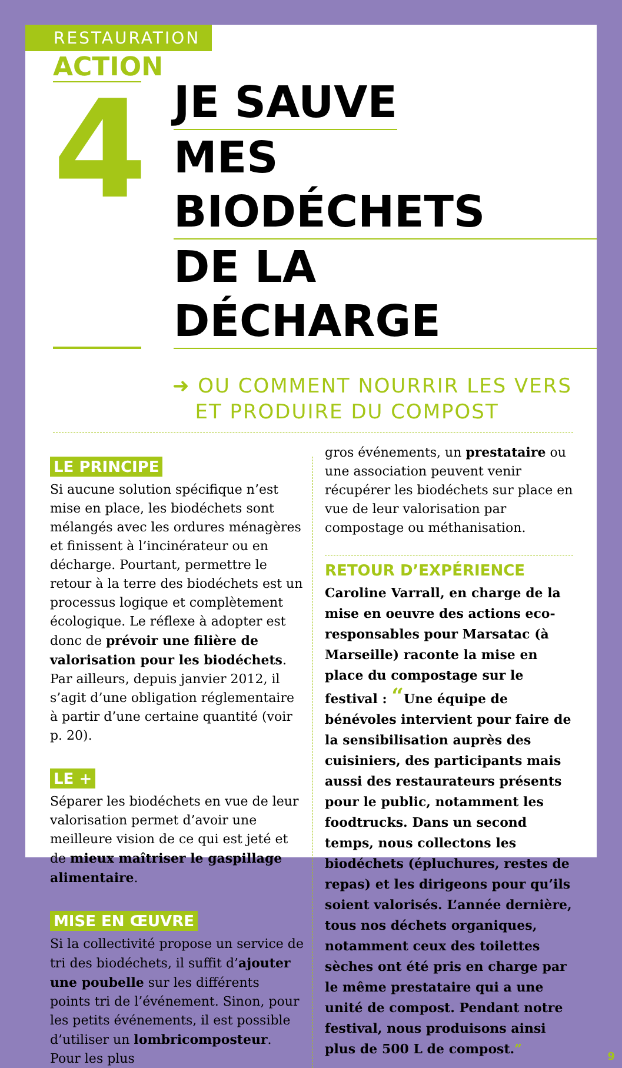RESTAURATION
ACTION
4
JE SAUVE
MES BIODÉCHETS
DE LA DÉCHARGE
➜ OU COMMENT NOURRIR LES VERS
ET PRODUIRE DU COMPOST
LE PRINCIPE
Si aucune solution spécifique n’est mise en place, les biodéchets sont mélangés avec les ordures ménagères et finissent à l’incinérateur ou en décharge. Pourtant, permettre le retour à la terre des biodéchets est un processus logique et complètement écologique. Le réflexe à adopter est donc de prévoir une filière de valorisation pour les biodéchets. Par ailleurs, depuis janvier 2012, il s’agit d’une obligation réglementaire à partir d’une certaine quantité (voir p. 20).
LE +
Séparer les biodéchets en vue de leur valorisation permet d’avoir une meilleure vision de ce qui est jeté et de mieux maîtriser le gaspillage alimentaire.
MISE EN ŒUVRE
Si la collectivité propose un service de tri des biodéchets, il suffit d’ajouter une poubelle sur les différents points tri de l’événement. Sinon, pour les petits événements, il est possible d’utiliser un lombricomposteur. Pour les plus
gros événements, un prestataire ou une association peuvent venir récupérer les biodéchets sur place en vue de leur valorisation par compostage ou méthanisation.
RETOUR D’EXPÉRIENCE
Caroline Varrall, en charge de la mise en oeuvre des actions eco-responsables pour Marsatac (à Marseille) raconte la mise en place du compostage sur le festival : “Une équipe de bénévoles intervient pour faire de la sensibilisation auprès des cuisiniers, des participants mais aussi des restaurateurs présents pour le public, notamment les foodtrucks. Dans un second temps, nous collectons les biodéchets (épluchures, restes de repas) et les dirigeons pour qu’ils soient valorisés. L’année dernière, tous nos déchets organiques, notamment ceux des toilettes sèches ont été pris en charge par le même prestataire qui a une unité de compost. Pendant notre festival, nous produisons ainsi plus de 500 L de compost.”
9